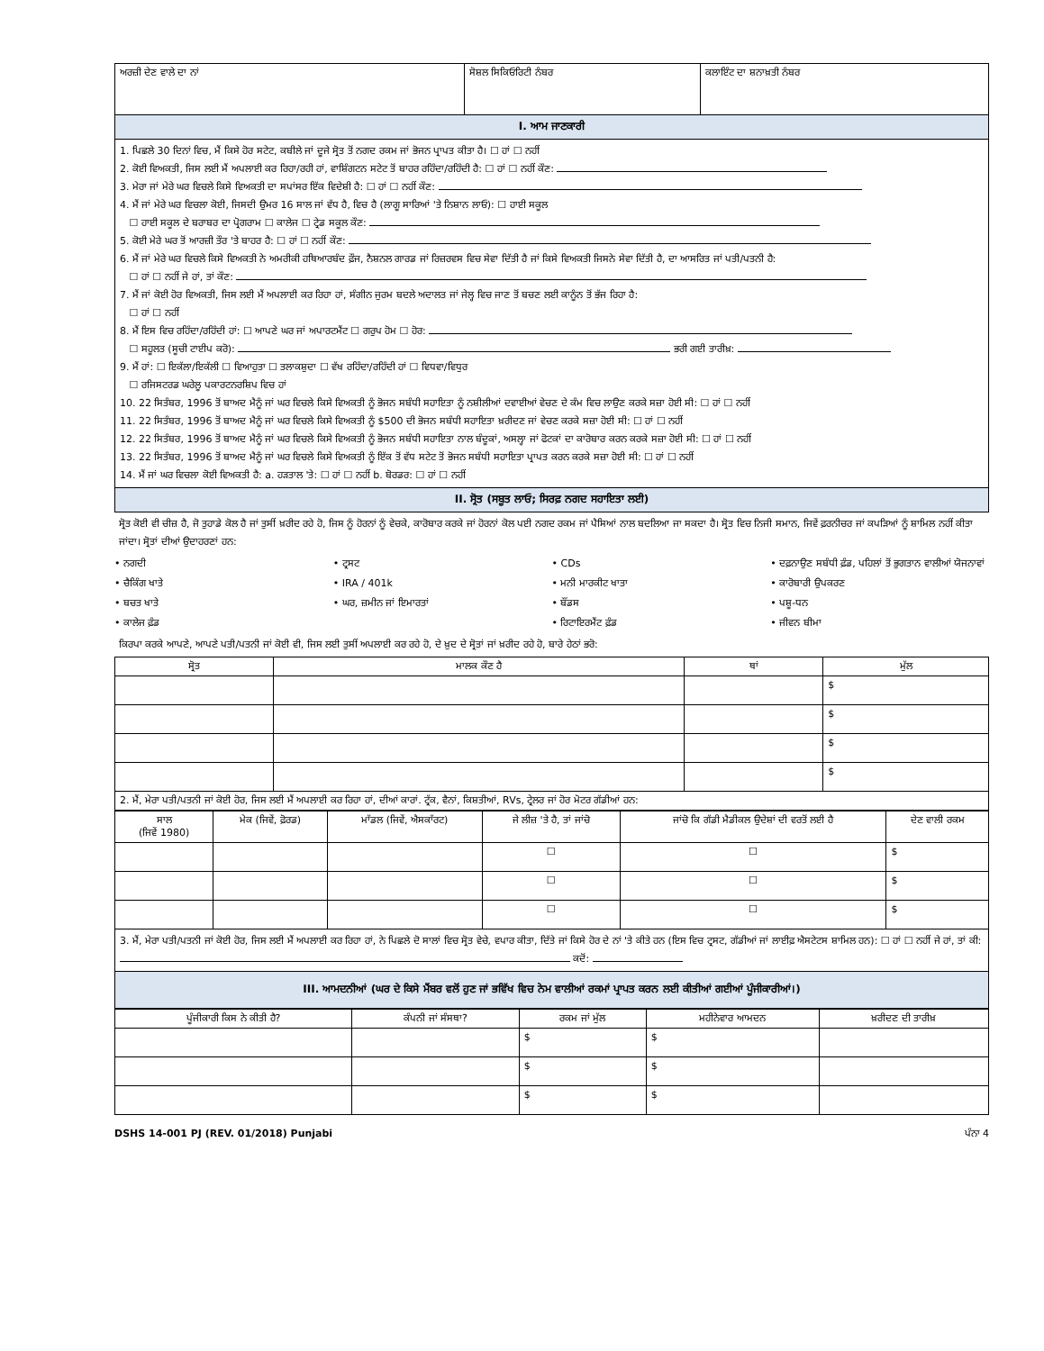| ਅਰਜ਼ੀ ਦੇਣ ਵਾਲੇ ਦਾ ਨਾਂ | ਸੋਸ਼ਲ ਸਿਕਿਓਰਿਟੀ ਨੰਬਰ | ਕਲਾਇੰਟ ਦਾ ਸ਼ਨਾਖ਼ਤੀ ਨੰਬਰ |
| I. ਆਮ ਜਾਣਕਾਰੀ | | |
| 1. ਪਿਛਲੇ 30 ਦਿਨਾਂ ਵਿਚ, ਮੈਂ ਕਿਸੇ ਹੋਰ ਸਟੇਟ, ਕਬੀਲੇ ਜਾਂ ਦੂਜੇ ਸ੍ਰੋਤ ਤੋਂ ਨਗਦ ਰਕਮ ਜਾਂ ਭੋਜਨ ਪ੍ਰਾਪਤ ਕੀਤਾ ਹੈ। ☐ ਹਾਂ ☐ ਨਹੀਂ 2. ਕੋਈ ਵਿਅਕਤੀ, ਜਿਸ ਲਈ ਮੈਂ ਅਪਲਾਈ ਕਰ ਰਿਹਾ/ਰਹੀ ਹਾਂ, ਵਾਸ਼ਿੰਗਟਨ ਸਟੇਟ ਤੋਂ ਬਾਹਰ ਰਹਿੰਦਾ/ਰਹਿੰਦੀ ਹੈ: ☐ ਹਾਂ ☐ ਨਹੀਂ ਕੌਣ: 3. ਮੇਰਾ ਜਾਂ ਮੇਰੇ ਘਰ ਵਿਚਲੇ ਕਿਸੇ ਵਿਅਕਤੀ ਦਾ ਸਪਾਂਸਰ ਇੱਕ ਵਿਦੇਸ਼ੀ ਹੈ: ☐ ਹਾਂ ☐ ਨਹੀਂ ਕੌਣ: 4. ਮੈਂ ਜਾਂ ਮੇਰੇ ਘਰ ਵਿਚਲਾ ਕੋਈ, ਜਿਸਦੀ ਉਮਰ 16 ਸਾਲ ਜਾਂ ਵੱਧ ਹੈ, ਵਿਚ ਹੈ (ਲਾਗੂ ਸਾਰਿਆਂ 'ਤੇ ਨਿਸ਼ਾਨ ਲਾਓ): ☐ ਹਾਈ ਸਕੂਲ ☐ ਹਾਈ ਸਕੂਲ ਦੇ ਬਰਾਬਰ ਦਾ ਪ੍ਰੋਗਰਾਮ ☐ ਕਾਲੇਜ ☐ ਟ੍ਰੇਡ ਸਕੂਲ ਕੌਣ: 5. ਕੋਈ ਮੇਰੇ ਘਰ ਤੋਂ ਆਰਜ਼ੀ ਤੌਰ 'ਤੇ ਬਾਹਰ ਹੈ: ☐ ਹਾਂ ☐ ਨਹੀਂ ਕੌਣ: 6. ਮੈਂ ਜਾਂ ਮੇਰੇ ਘਰ ਵਿਚਲੇ ਕਿਸੇ ਵਿਅਕਤੀ ਨੇ ਅਮਰੀਕੀ ਹਥਿਆਰਬੰਦ ਫ਼ੌਜ, ਨੈਸ਼ਨਲ ਗਾਰਡ ਜਾਂ ਰਿਜ਼ਰਵਸ ਵਿਚ ਸੇਵਾ ਦਿੱਤੀ ਹੈ ਜਾਂ ਕਿਸੇ ਵਿਅਕਤੀ ਜਿਸਨੇ ਸੇਵਾ ਦਿੱਤੀ ਹੈ, ਦਾ ਆਸਰਿਤ ਜਾਂ ਪਤੀ/ਪਤਨੀ ਹੈ: ☐ ਹਾਂ ☐ ਨਹੀਂ ਜੇ ਹਾਂ, ਤਾਂ ਕੌਣ: 7. ਮੈਂ ਜਾਂ ਕੋਈ ਹੋਰ ਵਿਅਕਤੀ, ਜਿਸ ਲਈ ਮੈਂ ਅਪਲਾਈ ਕਰ ਰਿਹਾ ਹਾਂ, ਸੰਗੀਨ ਜੁਰਮ ਬਦਲੇ ਅਦਾਲਤ ਜਾਂ ਜੇਲ੍ਹ ਵਿਚ ਜਾਣ ਤੋਂ ਬਚਣ ਲਈ ਕਾਨੂੰਨ ਤੋਂ ਭੱਜ ਰਿਹਾ ਹੈ: ☐ ਹਾਂ ☐ ਨਹੀਂ 8. ਮੈਂ ਇਸ ਵਿਚ ਰਹਿੰਦਾ/ਰਹਿੰਦੀ ਹਾਂ: ☐ ਆਪਣੇ ਘਰ ਜਾਂ ਅਪਾਰਟਮੈਂਟ ☐ ਗਰੁਪ ਹੋਮ ☐ ਹੋਰ: ☐ ਸਹੂਲਤ (ਸੂਚੀ ਟਾਈਪ ਕਰੋ): ਭਰੀ ਗਈ ਤਾਰੀਖ਼: 9. ਮੈਂ ਹਾਂ: ☐ ਇਕੱਲਾ/ਇਕੱਲੀ ☐ ਵਿਆਹੁਤਾ ☐ ਤਲਾਕਸ਼ੁਦਾ ☐ ਵੱਖ ਰਹਿੰਦਾ/ਰਹਿੰਦੀ ਹਾਂ ☐ ਵਿਧਵਾ/ਵਿਧੁਰ ☐ ਰਜਿਸਟਰਡ ਘਰੇਲੂ ਪਕਾਰਟਨਰਸ਼ਿਪ ਵਿਚ ਹਾਂ 10. 22 ਸਿਤੰਬਰ, 1996 ਤੋਂ ਬਾਅਦ ਮੈਨੂੰ ਜਾਂ ਘਰ ਵਿਚਲੇ ਕਿਸੇ ਵਿਅਕਤੀ ਨੂੰ ਭੋਜਨ ਸਬੰਧੀ ਸਹਾਇਤਾ ਨੂੰ ਨਸ਼ੀਲੀਆਂ ਦਵਾਈਆਂ ਵੇਚਣ ਦੇ ਕੰਮ ਵਿਚ ਲਾਉਣ ਕਰਕੇ ਸਜ਼ਾ ਹੋਈ ਸੀ: ☐ ਹਾਂ ☐ ਨਹੀਂ 11. 22 ਸਿਤੰਬਰ, 1996 ਤੋਂ ਬਾਅਦ ਮੈਨੂੰ ਜਾਂ ਘਰ ਵਿਚਲੇ ਕਿਸੇ ਵਿਅਕਤੀ ਨੂੰ $500 ਦੀ ਭੋਜਨ ਸਬੰਧੀ ਸਹਾਇਤਾ ਖ਼ਰੀਦਣ ਜਾਂ ਵੇਚਣ ਕਰਕੇ ਸਜ਼ਾ ਹੋਈ ਸੀ: ☐ ਹਾਂ ☐ ਨਹੀਂ 12. 22 ਸਿਤੰਬਰ, 1996 ਤੋਂ ਬਾਅਦ ਮੈਨੂੰ ਜਾਂ ਘਰ ਵਿਚਲੇ ਕਿਸੇ ਵਿਅਕਤੀ ਨੂੰ ਭੋਜਨ ਸਬੰਧੀ ਸਹਾਇਤਾ ਨਾਲ ਬੰਦੂਕਾਂ, ਅਸਲ੍ਹਾ ਜਾਂ ਫੋਟਕਾਂ ਦਾ ਕਾਰੋਬਾਰ ਕਰਨ ਕਰਕੇ ਸਜ਼ਾ ਹੋਈ ਸੀ: ☐ ਹਾਂ ☐ ਨਹੀਂ 13. 22 ਸਿਤੰਬਰ, 1996 ਤੋਂ ਬਾਅਦ ਮੈਨੂੰ ਜਾਂ ਘਰ ਵਿਚਲੇ ਕਿਸੇ ਵਿਅਕਤੀ ਨੂੰ ਇੱਕ ਤੋਂ ਵੱਧ ਸਟੇਟ ਤੋਂ ਭੋਜਨ ਸਬੰਧੀ ਸਹਾਇਤਾ ਪ੍ਰਾਪਤ ਕਰਨ ਕਰਕੇ ਸਜ਼ਾ ਹੋਈ ਸੀ: ☐ ਹਾਂ ☐ ਨਹੀਂ 14. ਮੈਂ ਜਾਂ ਘਰ ਵਿਚਲਾ ਕੋਈ ਵਿਅਕਤੀ ਹੈ: a. ਹੜਤਾਲ 'ਤੇ: ☐ ਹਾਂ ☐ ਨਹੀਂ b. ਬੋਰਡਰ: ☐ ਹਾਂ ☐ ਨਹੀਂ | | |
| II. ਸ੍ਰੋਤ (ਸਬੂਤ ਲਾਓ; ਸਿਰਫ਼ ਨਗਦ ਸਹਾਇਤਾ ਲਈ) | | |
ਸ੍ਰੋਤ ਕੋਈ ਵੀ ਚੀਜ਼ ਹੈ, ਜੋ ਤੁਹਾਡੇ ਕੋਲ ਹੈ ਜਾਂ ਤੁਸੀਂ ਖ਼ਰੀਦ ਰਹੇ ਹੋ, ਜਿਸ ਨੂੰ ਹੋਰਨਾਂ ਨੂੰ ਵੇਚਕੇ, ਕਾਰੋਬਾਰ ਕਰਕੇ ਜਾਂ ਹੋਰਨਾਂ ਕੋਲ ਪਈ ਨਗਦ ਰਕਮ ਜਾਂ ਪੈਸਿਆਂ ਨਾਲ ਬਦਲਿਆ ਜਾ ਸਕਦਾ ਹੈ। ਸ੍ਰੋਤ ਵਿਚ ਨਿਜੀ ਸਮਾਨ, ਜਿਵੇਂ ਫ਼ਰਨੀਚਰ ਜਾਂ ਕਪੜਿਆਂ ਨੂੰ ਸ਼ਾਮਿਲ ਨਹੀਂ ਕੀਤਾ ਜਾਂਦਾ। ਸ੍ਰੋਤਾਂ ਦੀਆਂ ਉਦਾਹਰਣਾਂ ਹਨ:
• ਨਗਦੀ
• ਟ੍ਰਸਟ
• CDs
• ਦਫ਼ਨਾਉਣ ਸਬੰਧੀ ਫ਼ੰਡ, ਪਹਿਲਾਂ ਤੋਂ ਭੁਗਤਾਨ ਵਾਲੀਆਂ ਯੋਜਨਾਵਾਂ
• ਚੈਕਿੰਗ ਖਾਤੇ
• IRA / 401k
• ਮਨੀ ਮਾਰਕੀਟ ਖਾਤਾ
• ਕਾਰੋਬਾਰੀ ਉਪਕਰਣ
• ਬਚਤ ਖਾਤੇ
• ਘਰ, ਜ਼ਮੀਨ ਜਾਂ ਇਮਾਰਤਾਂ
• ਬੌਂਡਸ
• ਪਸ਼ੂ-ਧਨ
• ਕਾਲੇਜ ਫ਼ੰਡ
• ਰਿਟਾਇਰਮੈਂਟ ਫ਼ੰਡ
• ਜੀਵਨ ਬੀਮਾ
ਕਿਰਪਾ ਕਰਕੇ ਆਪਣੇ, ਆਪਣੇ ਪਤੀ/ਪਤਨੀ ਜਾਂ ਕੋਈ ਵੀ, ਜਿਸ ਲਈ ਤੁਸੀਂ ਅਪਲਾਈ ਕਰ ਰਹੇ ਹੋ, ਦੇ ਖ਼ੁਦ ਦੇ ਸ੍ਰੋਤਾਂ ਜਾਂ ਖ਼ਰੀਦ ਰਹੇ ਹੋ, ਬਾਰੇ ਹੇਠਾਂ ਭਰੋ:
| ਸ੍ਰੋਤ | ਮਾਲਕ ਕੌਣ ਹੈ | ਥਾਂ | ਮੁੱਲ |
| --- | --- | --- | --- |
| | | | $ |
| | | | $ |
| | | | $ |
| | | | $ |
| 2. ਮੈਂ, ਮੇਰਾ ਪਤੀ/ਪਤਨੀ ਜਾਂ ਕੋਈ ਹੋਰ, ਜਿਸ ਲਈ ਮੈਂ ਅਪਲਾਈ ਕਰ ਰਿਹਾ ਹਾਂ, ਦੀਆਂ ਕਾਰਾਂ. ਟ੍ਰੱਕ, ਵੈਨਾਂ, ਕਿਸ਼ਤੀਆਂ, RVs, ਟ੍ਰੇਲਰ ਜਾਂ ਹੋਰ ਮੋਟਰ ਗੱਡੀਆਂ ਹਨ: | | | |
| ਸਾਲ (ਜਿਵੇਂ 1980) | ਮੇਕ (ਜਿਵੇਂ, ਫ਼ੋਰਡ) | ਮਾੱਡਲ (ਜਿਵੇਂ, ਐਸਕਾੱਰਟ) | ਜੇ ਲੀਜ਼ 'ਤੇ ਹੈ, ਤਾਂ ਜਾਂਚੋ | ਜਾਂਚੋ ਕਿ ਗੱਡੀ ਮੈਡੀਕਲ ਉਦੇਸ਼ਾਂ ਦੀ ਵਰਤੋਂ ਲਈ ਹੈ | ਦੇਣ ਵਾਲੀ ਰਕਮ |
| --- | --- | --- | --- | --- | --- |
| | | | ☐ | ☐ | $ |
| | | | ☐ | ☐ | $ |
| | | | ☐ | ☐ | $ |
| 3. ਮੈਂ, ਮੇਰਾ ਪਤੀ/ਪਤਨੀ ਜਾਂ ਕੋਈ ਹੋਰ, ਜਿਸ ਲਈ ਮੈਂ ਅਪਲਾਈ ਕਰ ਰਿਹਾ ਹਾਂ, ਨੇ ਪਿਛਲੇ ਦੋ ਸਾਲਾਂ ਵਿਚ ਸ੍ਰੋਤ ਵੇਚੇ, ਵਪਾਰ ਕੀਤਾ, ਦਿੱਤੇ ਜਾਂ ਕਿਸੇ ਹੋਰ ਦੇ ਨਾਂ 'ਤੇ ਕੀਤੇ ਹਨ (ਇਸ ਵਿਚ ਟ੍ਰਸਟ, ਗੱਡੀਆਂ ਜਾਂ ਲਾਈਫ਼ ਐਸਟੇਟਸ ਸ਼ਾਮਿਲ ਹਨ): ☐ ਹਾਂ ☐ ਨਹੀਂ ਜੇ ਹਾਂ, ਤਾਂ ਕੀ: ਕਦੋਂ: | | | | | |
| III. ਆਮਦਨੀਆਂ (ਘਰ ਦੇ ਕਿਸੇ ਮੈਂਬਰ ਵਲੋਂ ਹੁਣ ਜਾਂ ਭਵਿੱਖ ਵਿਚ ਨੇਮ ਵਾਲੀਆਂ ਰਕਮਾਂ ਪ੍ਰਾਪਤ ਕਰਨ ਲਈ ਕੀਤੀਆਂ ਗਈਆਂ ਪੂੰਜੀਕਾਰੀਆਂ।) | | | | | |
| ਪੂੰਜੀਕਾਰੀ ਕਿਸ ਨੇ ਕੀਤੀ ਹੈ? | ਕੰਪਨੀ ਜਾਂ ਸੰਸਥਾ? | ਰਕਮ ਜਾਂ ਮੁੱਲ | ਮਹੀਨੇਵਾਰ ਆਮਦਨ | ਖ਼ਰੀਦਣ ਦੀ ਤਾਰੀਖ਼ |
| --- | --- | --- | --- | --- |
| | | $ | $ | |
| | | $ | $ | |
| | | $ | $ | |
DSHS 14-001 PJ (REV. 01/2018) Punjabi ਪੰਨਾ 4